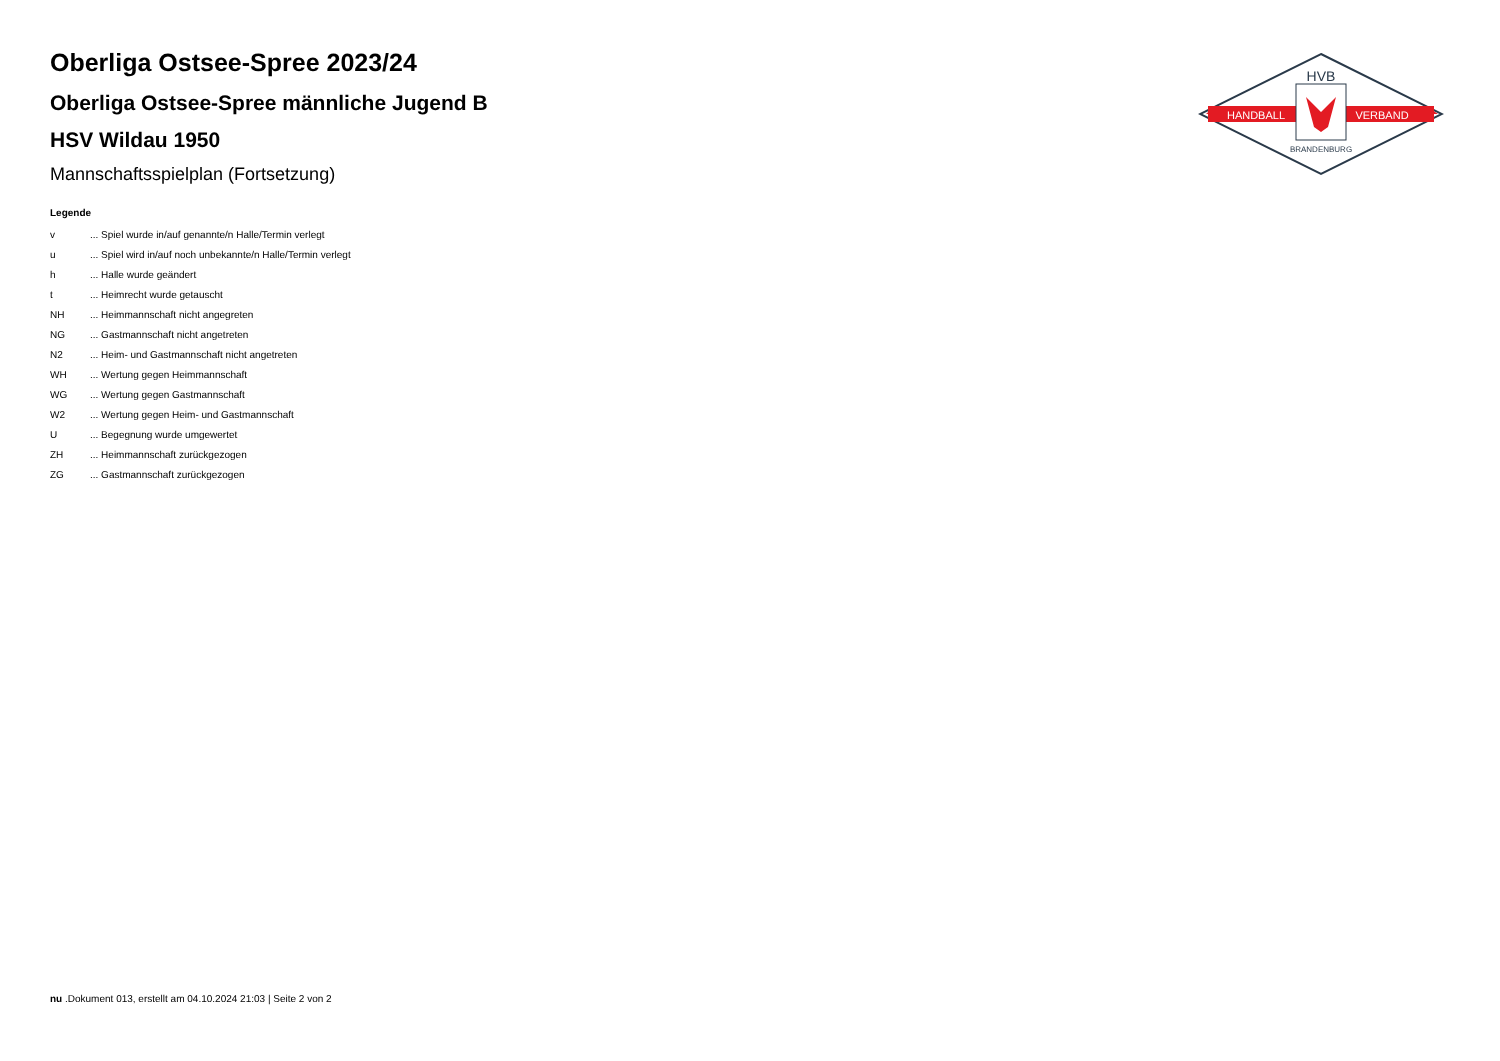Oberliga Ostsee-Spree 2023/24
Oberliga Ostsee-Spree männliche Jugend B
HSV Wildau 1950
Mannschaftsspielplan (Fortsetzung)
Legende
| v | ... Spiel wurde in/auf genannte/n Halle/Termin verlegt |
| u | ... Spiel wird in/auf noch unbekannte/n Halle/Termin verlegt |
| h | ... Halle wurde geändert |
| t | ... Heimrecht wurde getauscht |
| NH | ... Heimmannschaft nicht angegreten |
| NG | ... Gastmannschaft nicht angetreten |
| N2 | ... Heim- und Gastmannschaft nicht angetreten |
| WH | ... Wertung gegen Heimmannschaft |
| WG | ... Wertung gegen Gastmannschaft |
| W2 | ... Wertung gegen Heim- und Gastmannschaft |
| U | ... Begegnung wurde umgewertet |
| ZH | ... Heimmannschaft zurückgezogen |
| ZG | ... Gastmannschaft zurückgezogen |
HVB
HANDBALL
VERBAND
BRANDENBURG
nu .Dokument 013, erstellt am 04.10.2024 21:03 | Seite 2 von 2